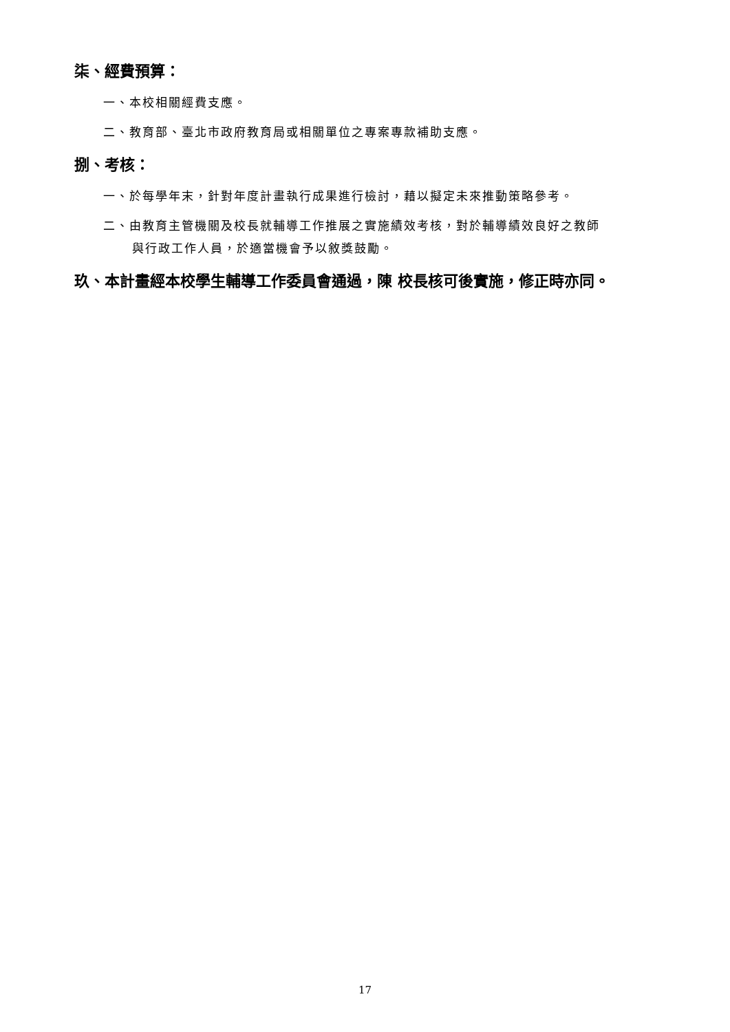柒、經費預算：
一、本校相關經費支應。
二、教育部、臺北市政府教育局或相關單位之專案專款補助支應。
捌、考核：
一、於每學年末，針對年度計畫執行成果進行檢討，藉以擬定未來推動策略參考。
二、由教育主管機關及校長就輔導工作推展之實施績效考核，對於輔導績效良好之教師
與行政工作人員，於適當機會予以敘獎鼓勵。
玖、本計畫經本校學生輔導工作委員會通過，陳 校長核可後實施，修正時亦同。
17